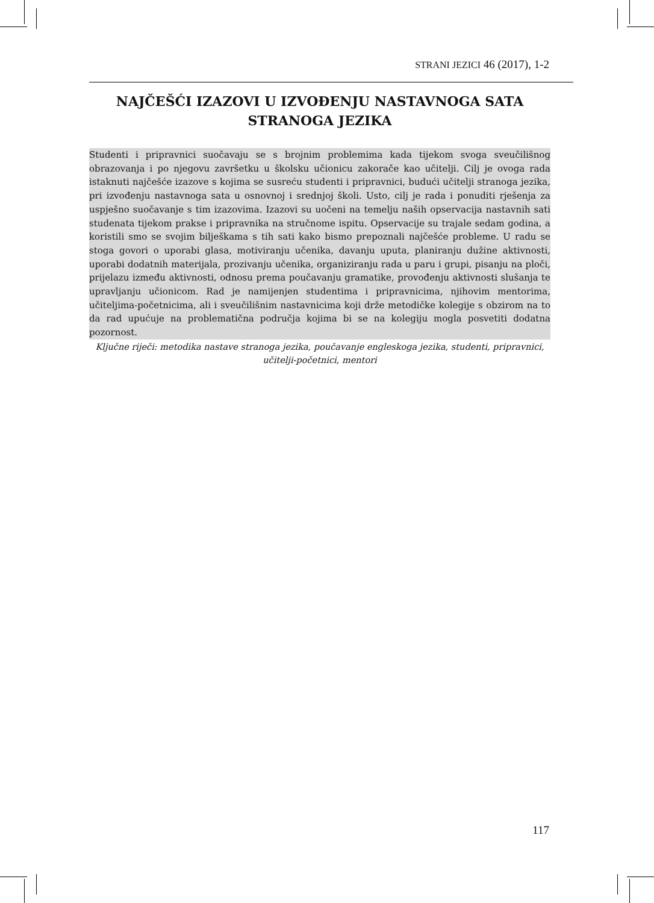STRANI JEZICI 46 (2017), 1-2
NAJČEŠĆI IZAZOVI U IZVOĐENJU NASTAVNOGA SATA STRANOGA JEZIKA
Studenti i pripravnici suočavaju se s brojnim problemima kada tijekom svoga sveučilišnog obrazovanja i po njegovu završetku u školsku učionicu zakorače kao učitelji. Cilj je ovoga rada istaknuti najčešće izazove s kojima se susreću studenti i pripravnici, budući učitelji stranoga jezika, pri izvođenju nastavnoga sata u osnovnoj i srednjoj školi. Usto, cilj je rada i ponuditi rješenja za uspješno suočavanje s tim izazovima. Izazovi su uočeni na temelju naših opservacija nastavnih sati studenata tijekom prakse i pripravnika na stručnome ispitu. Opservacije su trajale sedam godina, a koristili smo se svojim bilješkama s tih sati kako bismo prepoznali najčešće probleme. U radu se stoga govori o uporabi glasa, motiviranju učenika, davanju uputa, planiranju dužine aktivnosti, uporabi dodatnih materijala, prozivanju učenika, organiziranju rada u paru i grupi, pisanju na ploči, prijelazu između aktivnosti, odnosu prema poučavanju gramatike, provođenju aktivnosti slušanja te upravljanju učionicom. Rad je namijenjen studentima i pripravnicima, njihovim mentorima, učiteljima-početnicima, ali i sveučilišnim nastavnicima koji drže metodičke kolegije s obzirom na to da rad upućuje na problematična područja kojima bi se na kolegiju mogla posvetiti dodatna pozornost.
Ključne riječi: metodika nastave stranoga jezika, poučavanje engleskoga jezika, studenti, pripravnici, učitelji-početnici, mentori
117